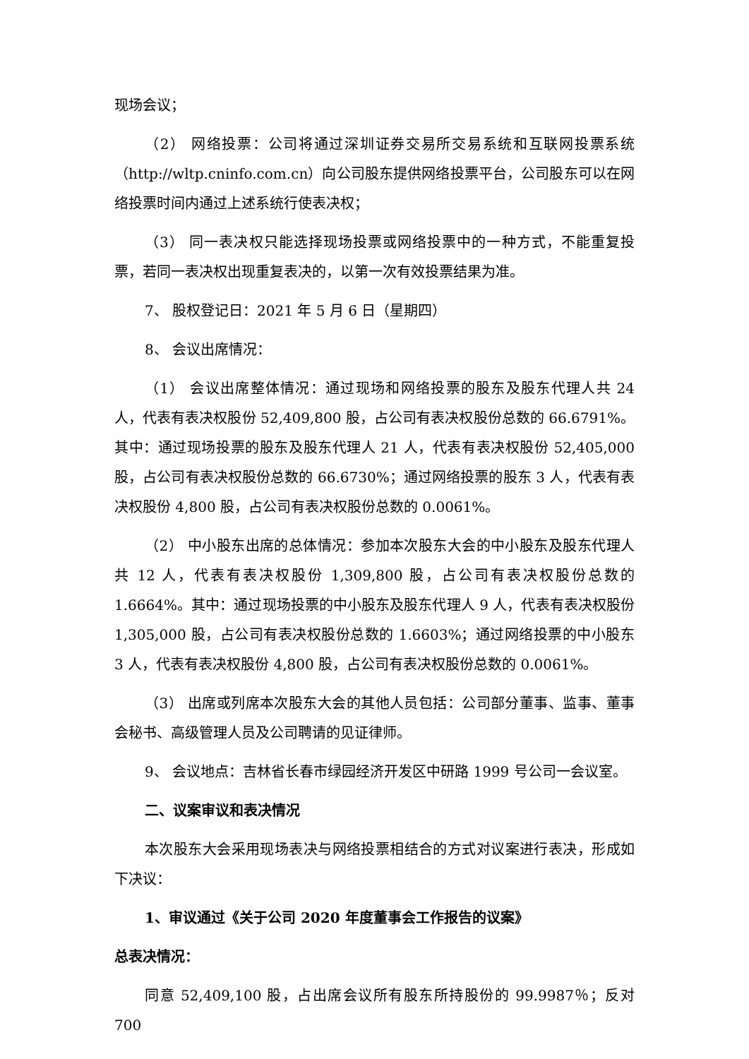现场会议；
（2） 网络投票：公司将通过深圳证券交易所交易系统和互联网投票系统（http://wltp.cninfo.com.cn）向公司股东提供网络投票平台，公司股东可以在网络投票时间内通过上述系统行使表决权；
（3） 同一表决权只能选择现场投票或网络投票中的一种方式，不能重复投票，若同一表决权出现重复表决的，以第一次有效投票结果为准。
7、 股权登记日：2021 年 5 月 6 日（星期四）
8、 会议出席情况：
（1） 会议出席整体情况：通过现场和网络投票的股东及股东代理人共 24 人，代表有表决权股份 52,409,800 股，占公司有表决权股份总数的 66.6791%。其中：通过现场投票的股东及股东代理人 21 人，代表有表决权股份 52,405,000 股，占公司有表决权股份总数的 66.6730%；通过网络投票的股东 3 人，代表有表决权股份 4,800 股，占公司有表决权股份总数的 0.0061%。
（2） 中小股东出席的总体情况：参加本次股东大会的中小股东及股东代理人共 12 人，代表有表决权股份 1,309,800 股，占公司有表决权股份总数的 1.6664%。其中：通过现场投票的中小股东及股东代理人 9 人，代表有表决权股份 1,305,000 股，占公司有表决权股份总数的 1.6603%；通过网络投票的中小股东 3 人，代表有表决权股份 4,800 股，占公司有表决权股份总数的 0.0061%。
（3） 出席或列席本次股东大会的其他人员包括：公司部分董事、监事、董事会秘书、高级管理人员及公司聘请的见证律师。
9、 会议地点：吉林省长春市绿园经济开发区中研路 1999 号公司一会议室。
二、议案审议和表决情况
本次股东大会采用现场表决与网络投票相结合的方式对议案进行表决，形成如下决议：
1、审议通过《关于公司 2020 年度董事会工作报告的议案》
总表决情况：
同意 52,409,100 股，占出席会议所有股东所持股份的 99.9987％；反对 700